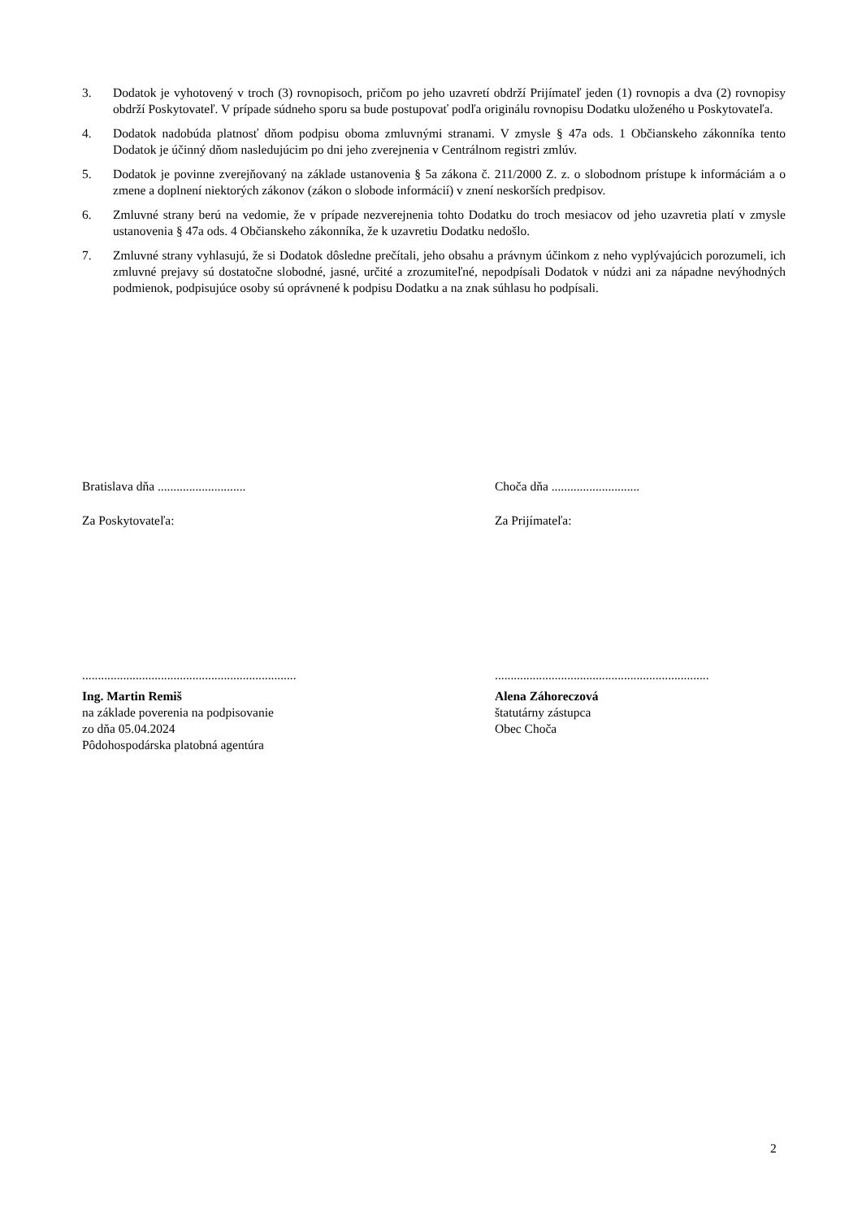3. Dodatok je vyhotovený v troch (3) rovnopisoch, pričom po jeho uzavretí obdrží Prijímateľ jeden (1) rovnopis a dva (2) rovnopisy obdrží Poskytovateľ. V prípade súdneho sporu sa bude postupovať podľa originálu rovnopisu Dodatku uloženého u Poskytovateľa.
4. Dodatok nadobúda platnosť dňom podpisu oboma zmluvnými stranami. V zmysle § 47a ods. 1 Občianskeho zákonníka tento Dodatok je účinný dňom nasledujúcim po dni jeho zverejnenia v Centrálnom registri zmlúv.
5. Dodatok je povinne zverejňovaný na základe ustanovenia § 5a zákona č. 211/2000 Z. z. o slobodnom prístupe k informáciám a o zmene a doplnení niektorých zákonov (zákon o slobode informácií) v znení neskorších predpisov.
6. Zmluvné strany berú na vedomie, že v prípade nezverejnenia tohto Dodatku do troch mesiacov od jeho uzavretia platí v zmysle ustanovenia § 47a ods. 4 Občianskeho zákonníka, že k uzavretiu Dodatku nedošlo.
7. Zmluvné strany vyhlasujú, že si Dodatok dôsledne prečítali, jeho obsahu a právnym účinkom z neho vyplývajúcich porozumeli, ich zmluvné prejavy sú dostatočne slobodné, jasné, určité a zrozumiteľné, nepodpísali Dodatok v núdzi ani za nápadne nevýhodných podmienok, podpisujúce osoby sú oprávnené k podpisu Dodatku a na znak súhlasu ho podpísali.
Bratislava dňa ............................ Choča dňa ............................
Za Poskytovateľa: Za Prijímateľa:
....................................................................
....................................................................
Ing. Martin Remiš
na základe poverenia na podpisovanie
zo dňa 05.04.2024
Pôdohospodárska platobná agentúra
Alena Záhoreczová
štatutárny zástupca
Obec Choča
2